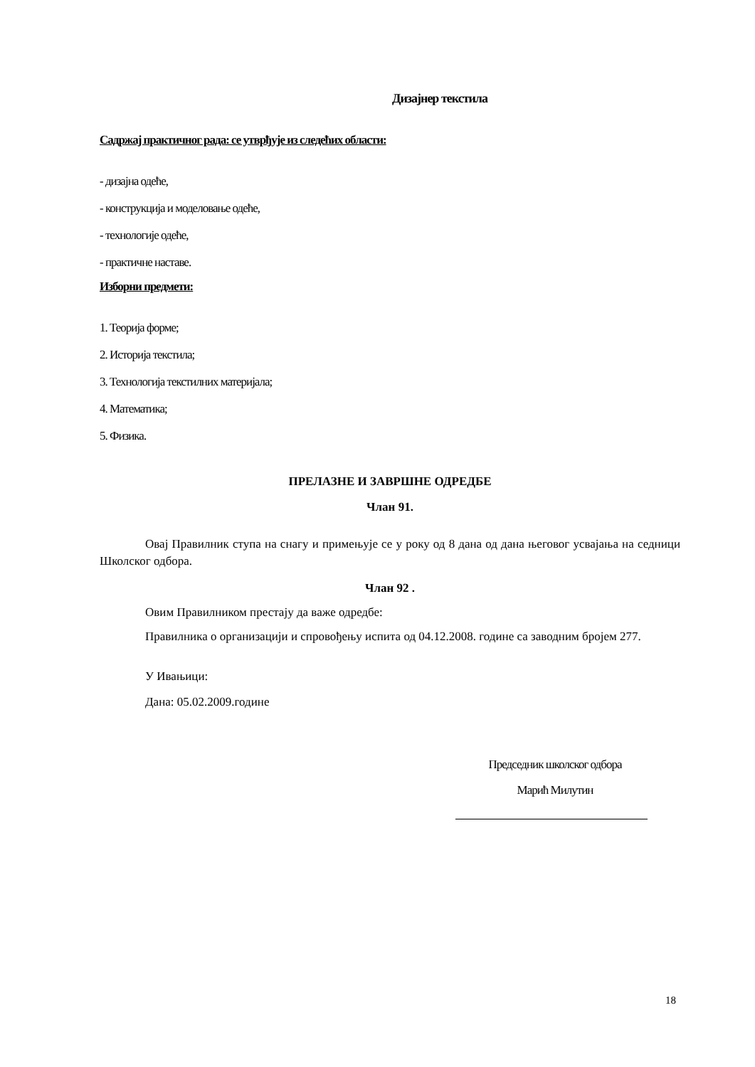Дизајнер текстила
Садржај практичног рада: се утврђује из следећих области:
- дизајна одеће,
- конструкција и моделовање одеће,
- технологије одеће,
- практичне наставе.
Изборни предмети:
1. Теорија форме;
2. Историја текстила;
3. Технологија текстилних материјала;
4. Математика;
5. Физика.
ПРЕЛАЗНЕ И ЗАВРШНЕ ОДРЕДБЕ
Члан 91.
Овај Правилник ступа на снагу и примењује се у року од 8 дана од дана његовог усвајања на седници Школског одбора.
Члан 92 .
Овим Правилником престају да важе одредбе:
Правилника о организацији и спровођењу испита од 04.12.2008. године са заводним бројем 277.
У Ивањици:
Дана: 05.02.2009.године
Председник школског одбора
Марић Милутин
18